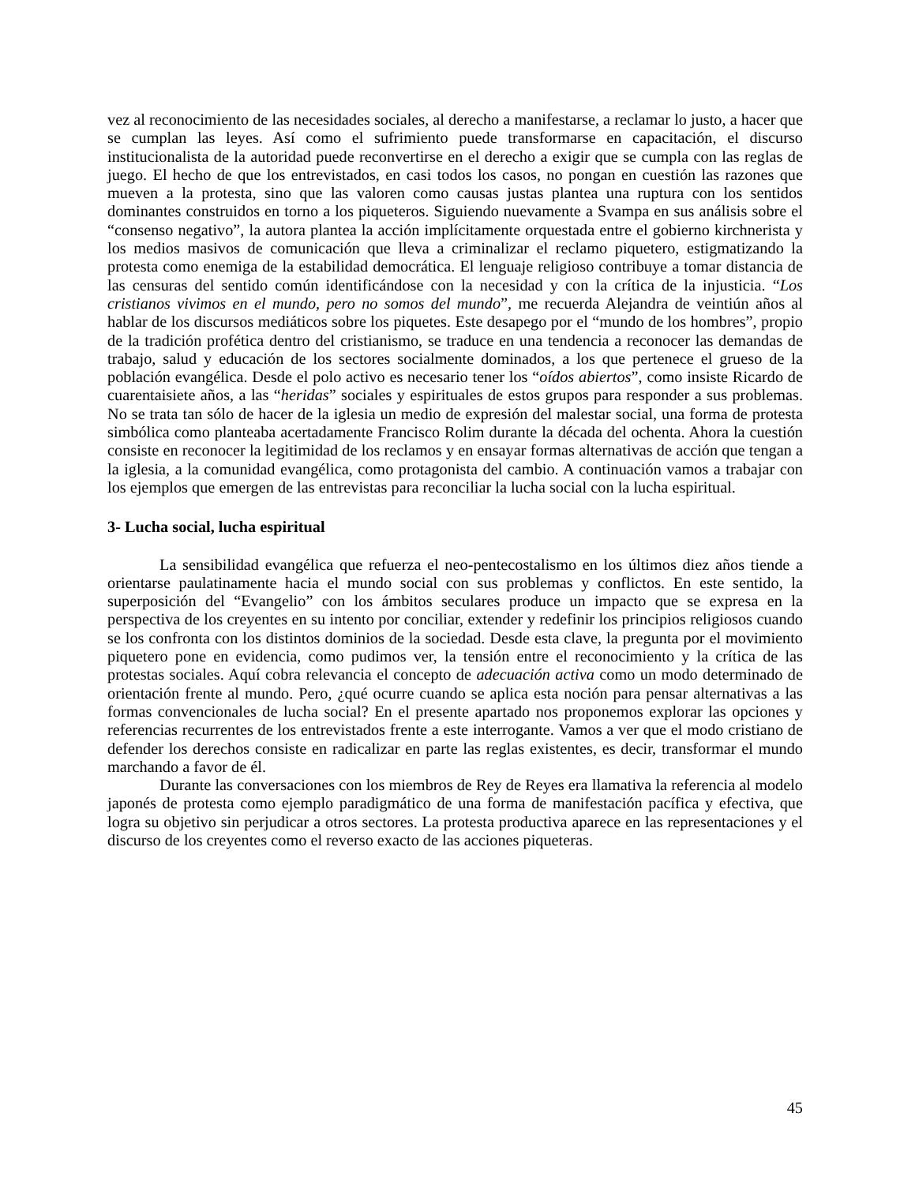vez al reconocimiento de las necesidades sociales, al derecho a manifestarse, a reclamar lo justo, a hacer que se cumplan las leyes. Así como el sufrimiento puede transformarse en capacitación, el discurso institucionalista de la autoridad puede reconvertirse en el derecho a exigir que se cumpla con las reglas de juego. El hecho de que los entrevistados, en casi todos los casos, no pongan en cuestión las razones que mueven a la protesta, sino que las valoren como causas justas plantea una ruptura con los sentidos dominantes construidos en torno a los piqueteros. Siguiendo nuevamente a Svampa en sus análisis sobre el “consenso negativo”, la autora plantea la acción implícitamente orquestada entre el gobierno kirchnerista y los medios masivos de comunicación que lleva a criminalizar el reclamo piquetero, estigmatizando la protesta como enemiga de la estabilidad democrática. El lenguaje religioso contribuye a tomar distancia de las censuras del sentido común identificándose con la necesidad y con la crítica de la injusticia. “Los cristianos vivimos en el mundo, pero no somos del mundo”, me recuerda Alejandra de veintiún años al hablar de los discursos mediáticos sobre los piquetes. Este desapego por el “mundo de los hombres”, propio de la tradición profética dentro del cristianismo, se traduce en una tendencia a reconocer las demandas de trabajo, salud y educación de los sectores socialmente dominados, a los que pertenece el grueso de la población evangélica. Desde el polo activo es necesario tener los “oídos abiertos”, como insiste Ricardo de cuarentaisiete años, a las “heridas” sociales y espirituales de estos grupos para responder a sus problemas. No se trata tan sólo de hacer de la iglesia un medio de expresión del malestar social, una forma de protesta simbólica como planteaba acertadamente Francisco Rolim durante la década del ochenta. Ahora la cuestión consiste en reconocer la legitimidad de los reclamos y en ensayar formas alternativas de acción que tengan a la iglesia, a la comunidad evangélica, como protagonista del cambio. A continuación vamos a trabajar con los ejemplos que emergen de las entrevistas para reconciliar la lucha social con la lucha espiritual.
3- Lucha social, lucha espiritual
La sensibilidad evangélica que refuerza el neo-pentecostalismo en los últimos diez años tiende a orientarse paulatinamente hacia el mundo social con sus problemas y conflictos. En este sentido, la superposición del “Evangelio” con los ámbitos seculares produce un impacto que se expresa en la perspectiva de los creyentes en su intento por conciliar, extender y redefinir los principios religiosos cuando se los confronta con los distintos dominios de la sociedad. Desde esta clave, la pregunta por el movimiento piquetero pone en evidencia, como pudimos ver, la tensión entre el reconocimiento y la crítica de las protestas sociales. Aquí cobra relevancia el concepto de adecuación activa como un modo determinado de orientación frente al mundo. Pero, ¿qué ocurre cuando se aplica esta noción para pensar alternativas a las formas convencionales de lucha social? En el presente apartado nos proponemos explorar las opciones y referencias recurrentes de los entrevistados frente a este interrogante. Vamos a ver que el modo cristiano de defender los derechos consiste en radicalizar en parte las reglas existentes, es decir, transformar el mundo marchando a favor de él.
Durante las conversaciones con los miembros de Rey de Reyes era llamativa la referencia al modelo japonés de protesta como ejemplo paradigmático de una forma de manifestación pacífica y efectiva, que logra su objetivo sin perjudicar a otros sectores. La protesta productiva aparece en las representaciones y el discurso de los creyentes como el reverso exacto de las acciones piqueteras.
45